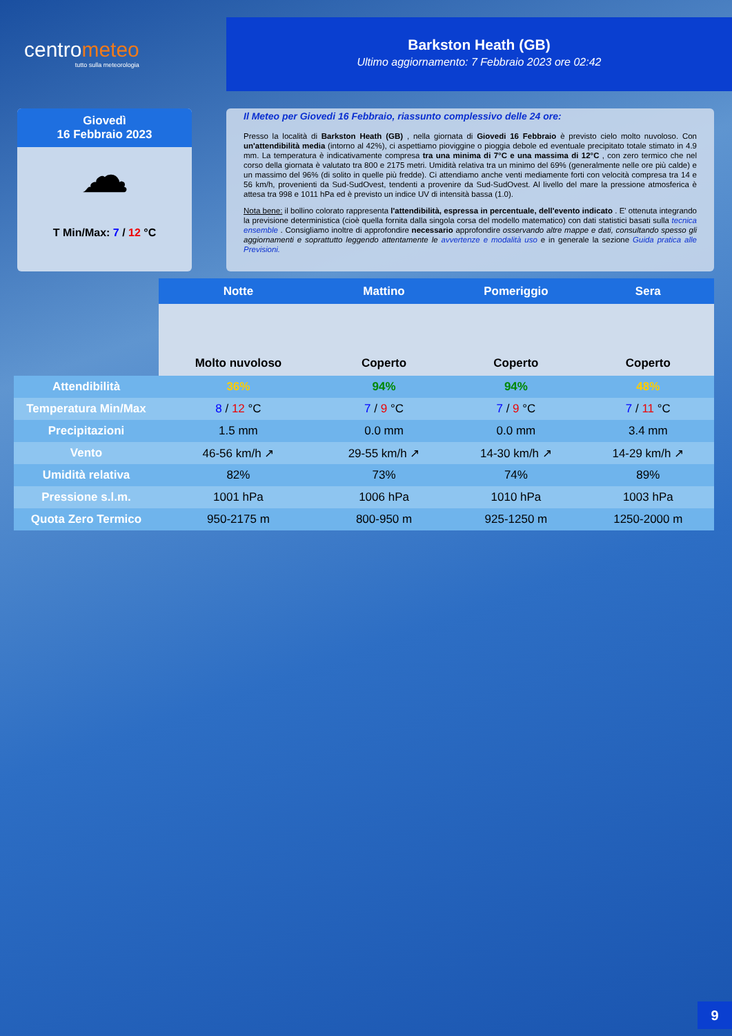centrometeo
tutto sulla meteorologia
Barkston Heath (GB)
Ultimo aggiornamento: 7 Febbraio 2023 ore 02:42
Giovedì
16 Febbraio 2023
☁
T Min/Max: 7 / 12 °C
Il Meteo per Giovedi 16 Febbraio, riassunto complessivo delle 24 ore:
Presso la località di Barkston Heath (GB) , nella giornata di Giovedi 16 Febbraio è previsto cielo molto nuvoloso. Con un'attendibilità media (intorno al 42%), ci aspettiamo pioviggine o pioggia debole ed eventuale precipitato totale stimato in 4.9 mm. La temperatura è indicativamente compresa tra una minima di 7°C e una massima di 12°C , con zero termico che nel corso della giornata è valutato tra 800 e 2175 metri. Umidità relativa tra un minimo del 69% (generalmente nelle ore più calde) e un massimo del 96% (di solito in quelle più fredde). Ci attendiamo anche venti mediamente forti con velocità compresa tra 14 e 56 km/h, provenienti da Sud-SudOvest, tendenti a provenire da Sud-SudOvest. Al livello del mare la pressione atmosferica è attesa tra 998 e 1011 hPa ed è previsto un indice UV di intensità bassa (1.0).
Nota bene: il bollino colorato rappresenta l'attendibilità, espressa in percentuale, dell'evento indicato . E' ottenuta integrando la previsione deterministica (cioè quella fornita dalla singola corsa del modello matematico) con dati statistici basati sulla tecnica ensemble . Consigliamo inoltre di approfondire necessario approfondire osservando altre mappe e dati, consultando spesso gli aggiornamenti e soprattutto leggendo attentamente le avvertenze e modalità uso e in generale la sezione Guida pratica alle Previsioni.
| | Notte | Mattino | Pomeriggio | Sera |
| | Molto nuvoloso | Coperto | Coperto | Coperto |
| Attendibilità | 36% | 94% | 94% | 48% |
| Temperatura Min/Max | 8 / 12 °C | 7 / 9 °C | 7 / 9 °C | 7 / 11 °C |
| Precipitazioni | 1.5 mm | 0.0 mm | 0.0 mm | 3.4 mm |
| Vento | 46-56 km/h ↗ | 29-55 km/h ↗ | 14-30 km/h ↗ | 14-29 km/h ↗ |
| Umidità relativa | 82% | 73% | 74% | 89% |
| Pressione s.l.m. | 1001 hPa | 1006 hPa | 1010 hPa | 1003 hPa |
| Quota Zero Termico | 950-2175 m | 800-950 m | 925-1250 m | 1250-2000 m |
9